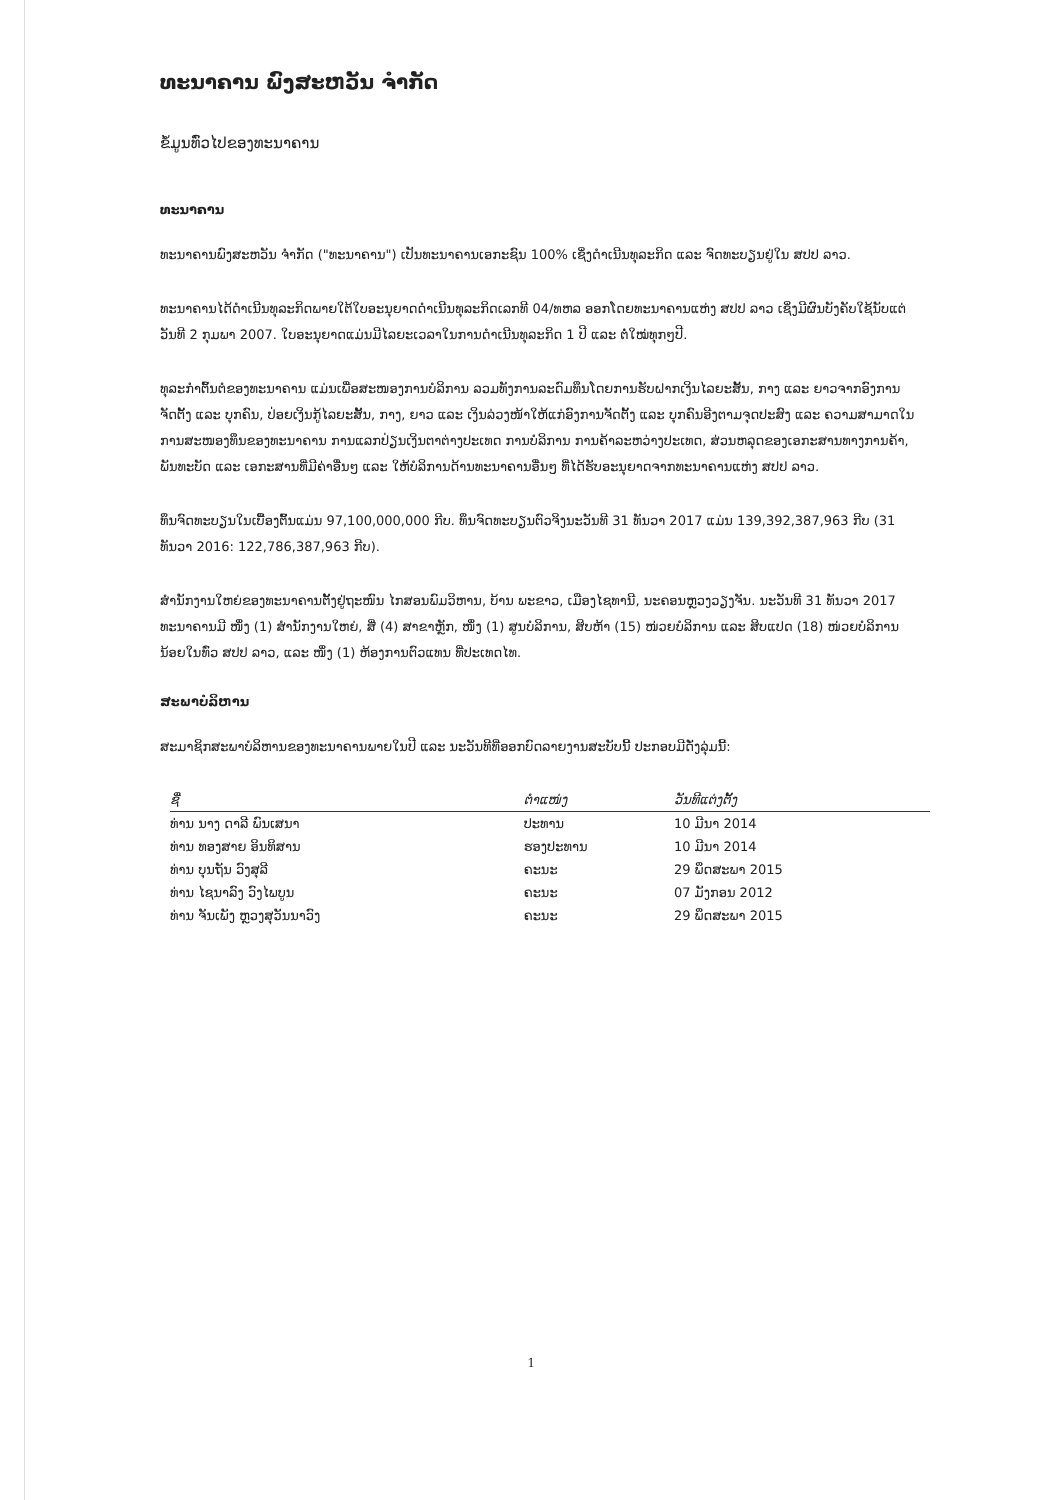ທະນາຄານ ພົງສະຫວັນ ຈຳກັດ
ຂໍ້ມູນທົ່ວໄປຂອງທະນາຄານ
ທະນາຄານ
ທະນາຄານພົງສະຫວັນ ຈຳກັດ ("ທະນາຄານ") ເປັນທະນາຄານເອກະຊົນ 100% ເຊິ່ງດຳເນີນທຸລະກິດ ແລະ ຈົດທະບຽນຢູ່ໃນ ສປປ ລາວ.
ທະນາຄານໄດ້ດຳເນີນທຸລະກິດພາຍໃຕ້ໃບອະນຸຍາດດຳເນີນທຸລະກິດເລກທີ 04/ທຫລ ອອກໂດຍທະນາຄານແຫ່ງ ສປປ ລາວ ເຊິ່ງມີຜົນບັງຄັບໃຊ້ນັບແຕ່ວັນທີ 2 ກຸມພາ 2007. ໃບອະນຸຍາດແມ່ນມີໄລຍະເວລາໃນການດຳເນີນທຸລະກິດ 1 ປີ ແລະ ຕໍ່ໃໝ່ທຸກໆປີ.
ທຸລະກຳຕົ້ນຕໍຂອງທະນາຄານ ແມ່ນເພື່ອສະໜອງການບໍລິການ ລວມທັງການລະດົມທຶນໂດຍການຮັບຝາກເງິນໄລຍະສັ້ນ, ກາງ ແລະ ຍາວຈາກອົງການຈັດຕັ້ງ ແລະ ບຸກຄົນ, ປ່ອຍເງິນກູ້ໄລຍະສັ້ນ, ກາງ, ຍາວ ແລະ ເງິນລ່ວງໜ້າໃຫ້ແກ່ອົງການຈັດຕັ້ງ ແລະ ບຸກຄົນອີງຕາມຈຸດປະສົງ ແລະ ຄວາມສາມາດໃນການສະໜອງທຶນຂອງທະນາຄານ ການແລກປ່ຽນເງິນຕາຕ່າງປະເທດ ການບໍລິການ ການຄ້າລະຫວ່າງປະເທດ, ສ່ວນຫລຸດຂອງເອກະສານທາງການຄ້າ, ພັນທະບັດ ແລະ ເອກະສານທີ່ມີຄ່າອື່ນໆ ແລະ ໃຫ້ບໍລິການດ້ານທະນາຄານອື່ນໆ ທີ່ໄດ້ຮັບອະນຸຍາດຈາກທະນາຄານແຫ່ງ ສປປ ລາວ.
ທຶນຈົດທະບຽນໃນເບື້ອງຕົ້ນແມ່ນ 97,100,000,000 ກີບ. ທຶນຈົດທະບຽນຕົວຈິງນະວັນທີ 31 ທັນວາ 2017 ແມ່ນ 139,392,387,963 ກີບ (31 ທັນວາ 2016: 122,786,387,963 ກີບ).
ສຳນັກງານໃຫຍ່ຂອງທະນາຄານຕັ້ງຢູ່ຖະໜົນ ໄກສອນພົມວິຫານ, ບ້ານ ພະຂາວ, ເມືອງໄຊທານີ, ນະຄອນຫຼວງວຽງຈັນ. ນະວັນທີ 31 ທັນວາ 2017 ທະນາຄານມີ ໜຶ່ງ (1) ສຳນັກງານໃຫຍ່, ສີ່ (4) ສາຂາຫຼັກ, ໜຶ່ງ (1) ສູນບໍລິການ, ສິບຫ້າ (15) ໜ່ວຍບໍລິການ ແລະ ສິບແປດ (18) ໜ່ວຍບໍລິການນ້ອຍໃນທົ່ວ ສປປ ລາວ, ແລະ ໜຶ່ງ (1) ຫ້ອງການຕົວແທນ ທີ່ປະເທດໄທ.
ສະພາບໍລິຫານ
ສະມາຊິກສະພາບໍລິຫານຂອງທະນາຄານພາຍໃນປີ ແລະ ນະວັນທີທີ່ອອກບົດລາຍງານສະບັບນີ້ ປະກອບມີດັ່ງລຸ່ມນີ້:
| ຊື່ | ຕຳແໜ່ງ | ວັນທີແຕ່ງຕັ້ງ |
| --- | --- | --- |
| ທ່ານ ນາງ ດາລີ ພົນເສນາ | ປະທານ | 10 ມີນາ 2014 |
| ທ່ານ ທອງສາຍ ອິນທິສານ | ຮອງປະທານ | 10 ມີນາ 2014 |
| ທ່ານ ບຸນຖັນ ວົງສຸລີ | ຄະນະ | 29 ພຶດສະພາ 2015 |
| ທ່ານ ໄຊນາລົງ ວົງໄພບູນ | ຄະນະ | 07 ມັງກອນ 2012 |
| ທ່ານ ຈັນເພັງ ຫຼວງສຸວັນນາວົງ | ຄະນະ | 29 ພຶດສະພາ 2015 |
1